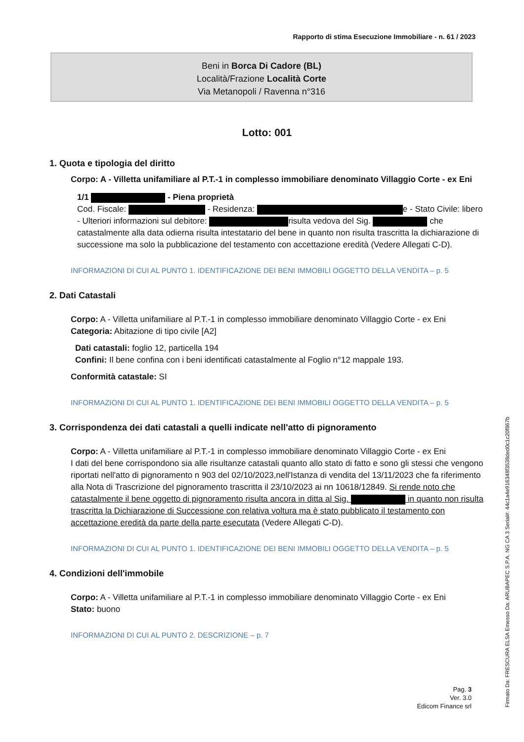Rapporto di stima Esecuzione Immobiliare - n. 61 / 2023
Beni in Borca Di Cadore (BL)
Località/Frazione Località Corte
Via Metanopoli / Ravenna n°316
Lotto: 001
1. Quota e tipologia del diritto
Corpo: A - Villetta unifamiliare al P.T.-1 in complesso immobiliare denominato Villaggio Corte - ex Eni
1/1 - Piena proprietà
Cod. Fiscale: - Residenza: e - Stato Civile: libero - Ulteriori informazioni sul debitore: risulta vedova del Sig. che catastalmente alla data odierna risulta intestatario del bene in quanto non risulta trascritta la dichiarazione di successione ma solo la pubblicazione del testamento con accettazione eredità (Vedere Allegati C-D).
INFORMAZIONI DI CUI AL PUNTO 1. IDENTIFICAZIONE DEI BENI IMMOBILI OGGETTO DELLA VENDITA – p. 5
2. Dati Catastali
Corpo: A - Villetta unifamiliare al P.T.-1 in complesso immobiliare denominato Villaggio Corte - ex Eni
Categoria: Abitazione di tipo civile [A2]
Dati catastali: foglio 12, particella 194
Confini: Il bene confina con i beni identificati catastalmente al Foglio n°12 mappale 193.
Conformità catastale: SI
INFORMAZIONI DI CUI AL PUNTO 1. IDENTIFICAZIONE DEI BENI IMMOBILI OGGETTO DELLA VENDITA – p. 5
3. Corrispondenza dei dati catastali a quelli indicate nell'atto di pignoramento
Corpo: A - Villetta unifamiliare al P.T.-1 in complesso immobiliare denominato Villaggio Corte - ex Eni
I dati del bene corrispondono sia alle risultanze catastali quanto allo stato di fatto e sono gli stessi che vengono riportati nell'atto di pignoramento n 903 del 02/10/2023,nell'Istanza di vendita del 13/11/2023 che fa riferimento alla Nota di Trascrizione del pignoramento trascritta il 23/10/2023 ai nn 10618/12849. Si rende noto che catastalmente il bene oggetto di pignoramento risulta ancora in ditta al Sig. in quanto non risulta trascritta la Dichiarazione di Successione con relativa voltura ma è stato pubblicato il testamento con accettazione eredità da parte della parte esecutata (Vedere Allegati C-D).
INFORMAZIONI DI CUI AL PUNTO 1. IDENTIFICAZIONE DEI BENI IMMOBILI OGGETTO DELLA VENDITA – p. 5
4. Condizioni dell'immobile
Corpo: A - Villetta unifamiliare al P.T.-1 in complesso immobiliare denominato Villaggio Corte - ex Eni
Stato: buono
INFORMAZIONI DI CUI AL PUNTO 2. DESCRIZIONE – p. 7
Pag. 3
Ver. 3.0
Edicom Finance srl
Firmato Da: FRESCURA ELSA Emesso Da: ARUBAPEC S.P.A. NG CA 3 Serial#: 44c1a4e916348f3538ded0c1c20f867b